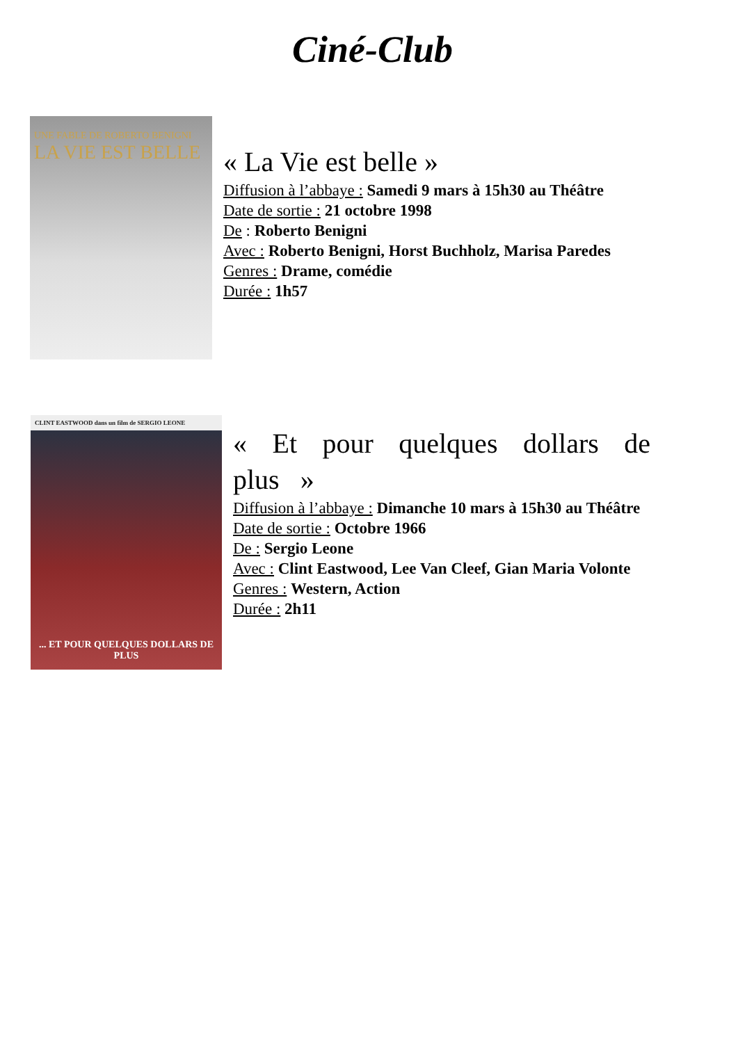Ciné-Club
UNE FABLE DE ROBERTO BENIGNI
LA VIE EST BELLE
« La Vie est belle »
Diffusion à l’abbaye : Samedi 9 mars à 15h30 au Théâtre
Date de sortie : 21 octobre 1998
De : Roberto Benigni
Avec : Roberto Benigni, Horst Buchholz, Marisa Paredes
Genres : Drame, comédie
Durée : 1h57
CLINT EASTWOOD dans un film de SERGIO LEONE
... ET POUR QUELQUES DOLLARS DE PLUS
« Et pour quelques dollars de plus »
Diffusion à l’abbaye : Dimanche 10 mars à 15h30 au Théâtre
Date de sortie : Octobre 1966
De : Sergio Leone
Avec : Clint Eastwood, Lee Van Cleef, Gian Maria Volonte
Genres : Western, Action
Durée : 2h11